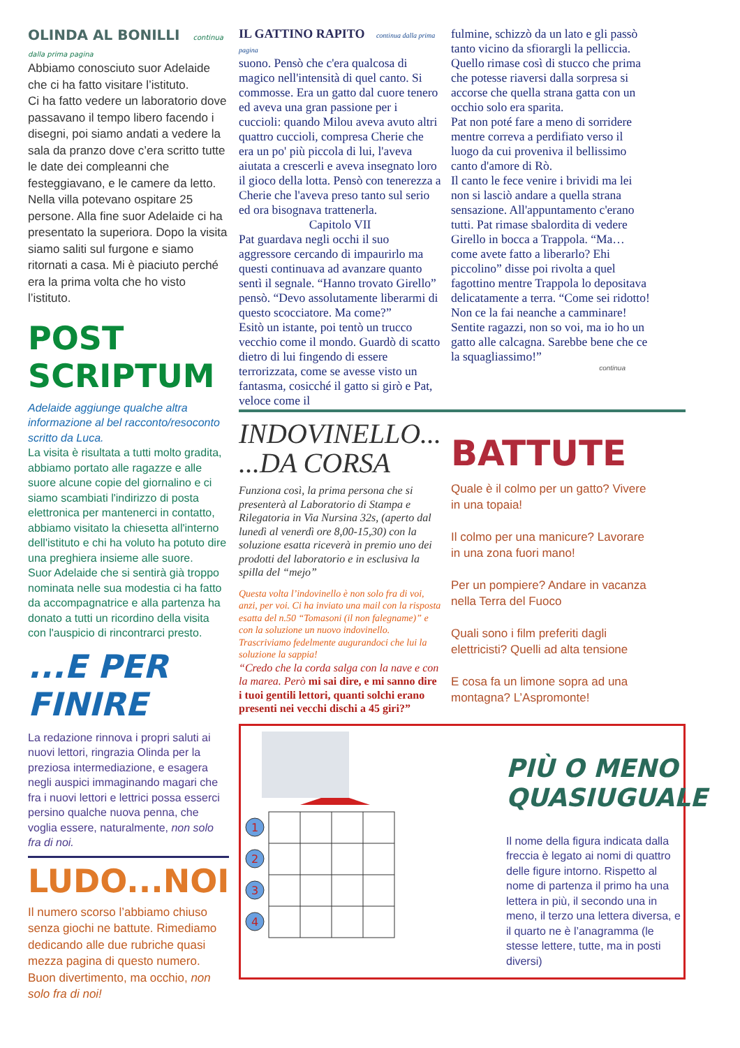OLINDA AL BONILLI continua dalla prima pagina
Abbiamo conosciuto suor Adelaide che ci ha fatto visitare l’istituto.
Ci ha fatto vedere un laboratorio dove passavano il tempo libero facendo i disegni, poi siamo andati a vedere la sala da pranzo dove c’era scritto tutte le date dei compleanni che festeggiavano, e le camere da letto. Nella villa potevano ospitare 25 persone. Alla fine suor Adelaide ci ha presentato la superiora. Dopo la visita siamo saliti sul furgone e siamo ritornati a casa. Mi è piaciuto perché era la prima volta che ho visto l’istituto.
POST SCRIPTUM
Adelaide aggiunge qualche altra informazione al bel racconto/resoconto scritto da Luca.
La visita è risultata a tutti molto gradita, abbiamo portato alle ragazze e alle suore alcune copie del giornalino e ci siamo scambiati l'indirizzo di posta elettronica per mantenerci in contatto, abbiamo visitato la chiesetta all'interno dell'istituto e chi ha voluto ha potuto dire una preghiera insieme alle suore.
Suor Adelaide che si sentirà già troppo nominata nelle sua modestia ci ha fatto da accompagnatrice e alla partenza ha donato a tutti un ricordino della visita con l'auspicio di rincontrarci presto.
...E PER FINIRE
La redazione rinnova i propri saluti ai nuovi lettori, ringrazia Olinda per la preziosa intermediazione, e esagera negli auspici immaginando magari che fra i nuovi lettori e lettrici possa esserci persino qualche nuova penna, che voglia essere, naturalmente, non solo fra di noi.
LUDO...NOI
Il numero scorso l’abbiamo chiuso senza giochi ne battute. Rimediamo dedicando alle due rubriche quasi mezza pagina di questo numero. Buon divertimento, ma occhio, non solo fra di noi!
IL GATTINO RAPITO continua dalla prima pagina
suono. Pensò che c'era qualcosa di magico nell'intensità di quel canto. Si commosse. Era un gatto dal cuore tenero ed aveva una gran passione per i cuccioli: quando Milou aveva avuto altri quattro cuccioli, compresa Cherie che era un po' più piccola di lui, l'aveva aiutata a crescerli e aveva insegnato loro il gioco della lotta. Pensò con tenerezza a Cherie che l'aveva preso tanto sul serio ed ora bisognava trattenerla.
Capitolo VII
Pat guardava negli occhi il suo aggressore cercando di impaurirlo ma questi continuava ad avanzare quanto sentì il segnale. “Hanno trovato Girello” pensò. “Devo assolutamente liberarmi di questo scocciatore. Ma come?”
Esitò un istante, poi tentò un trucco vecchio come il mondo. Guardò di scatto dietro di lui fingendo di essere terrorizzata, come se avesse visto un fantasma, cosicché il gatto si girò e Pat, veloce come il
fulmine, schizzò da un lato e gli passò tanto vicino da sfiorargli la pelliccia.
Quello rimase così di stucco che prima che potesse riaversi dalla sorpresa si accorse che quella strana gatta con un occhio solo era sparita.
Pat non poté fare a meno di sorridere mentre correva a perdifiato verso il luogo da cui proveniva il bellissimo canto d'amore di Rò.
Il canto le fece venire i brividi ma lei non si lasciò andare a quella strana sensazione. All'appuntamento c'erano tutti. Pat rimase sbalordita di vedere Girello in bocca a Trappola. “Ma… come avete fatto a liberarlo? Ehi piccolino” disse poi rivolta a quel fagottino mentre Trappola lo depositava delicatamente a terra. “Come sei ridotto! Non ce la fai neanche a camminare! Sentite ragazzi, non so voi, ma io ho un gatto alle calcagna. Sarebbe bene che ce la squagliassimo!”
continua
INDOVINELLO...
...DA CORSA
Funziona così, la prima persona che si presenterà al Laboratorio di Stampa e Rilegatoria in Via Nursina 32s, (aperto dal lunedì al venerdì ore 8,00-15,30) con la soluzione esatta riceverà in premio uno dei prodotti del laboratorio e in esclusiva la spilla del “mejo”
Questa volta l’indovinello è non solo fra di voi, anzi, per voi. Ci ha inviato una mail con la risposta esatta del n.50 “Tomasoni (il non falegname)” e con la soluzione un nuovo indovinello. Trascriviamo fedelmente augurandoci che lui la soluzione la sappia!
“Credo che la corda salga con la nave e con la marea. Però mi sai dire, e mi sanno dire i tuoi gentili lettori, quanti solchi erano presenti nei vecchi dischi a 45 giri?”
BATTUTE
Quale è il colmo per un gatto? Vivere in una topaia!
Il colmo per una manicure? Lavorare in una zona fuori mano!
Per un pompiere? Andare in vacanza nella Terra del Fuoco
Quali sono i film preferiti dagli elettricisti? Quelli ad alta tensione
E cosa fa un limone sopra ad una montagna? L’Aspromonte!
1
2
3
4
PIÙ O MENO
QUASIUGUALE
Il nome della figura indicata dalla freccia è legato ai nomi di quattro delle figure intorno. Rispetto al nome di partenza il primo ha una lettera in più, il secondo una in meno, il terzo una lettera diversa, e il quarto ne è l’anagramma (le stesse lettere, tutte, ma in posti diversi)